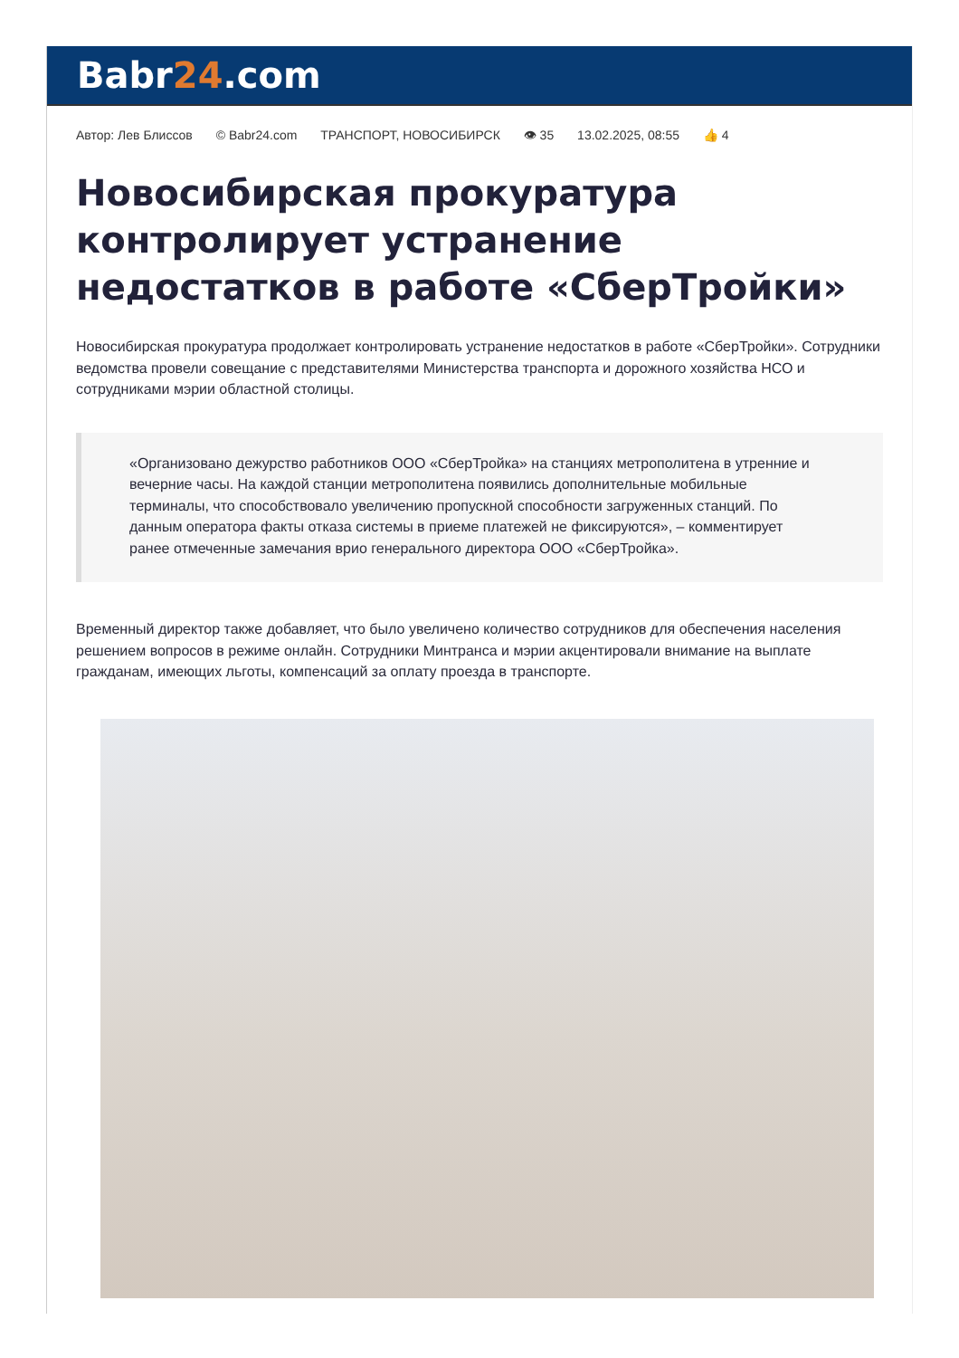Babr24.com
Автор: Лев Блиссов © Babr24.com ТРАНСПОРТ, НОВОСИБИРСК 👁 35 13.02.2025, 08:55 👍 4
Новосибирская прокуратура контролирует устранение недостатков в работе «СберТройки»
Новосибирская прокуратура продолжает контролировать устранение недостатков в работе «СберТройки». Сотрудники ведомства провели совещание с представителями Министерства транспорта и дорожного хозяйства НСО и сотрудниками мэрии областной столицы.
«Организовано дежурство работников ООО «СберТройка» на станциях метрополитена в утренние и вечерние часы. На каждой станции метрополитена появились дополнительные мобильные терминалы, что способствовало увеличению пропускной способности загруженных станций. По данным оператора факты отказа системы в приеме платежей не фиксируются», – комментирует ранее отмеченные замечания врио генерального директора ООО «СберТройка».
Временный директор также добавляет, что было увеличено количество сотрудников для обеспечения населения решением вопросов в режиме онлайн. Сотрудники Минтранса и мэрии акцентировали внимание на выплате гражданам, имеющих льготы, компенсаций за оплату проезда в транспорте.